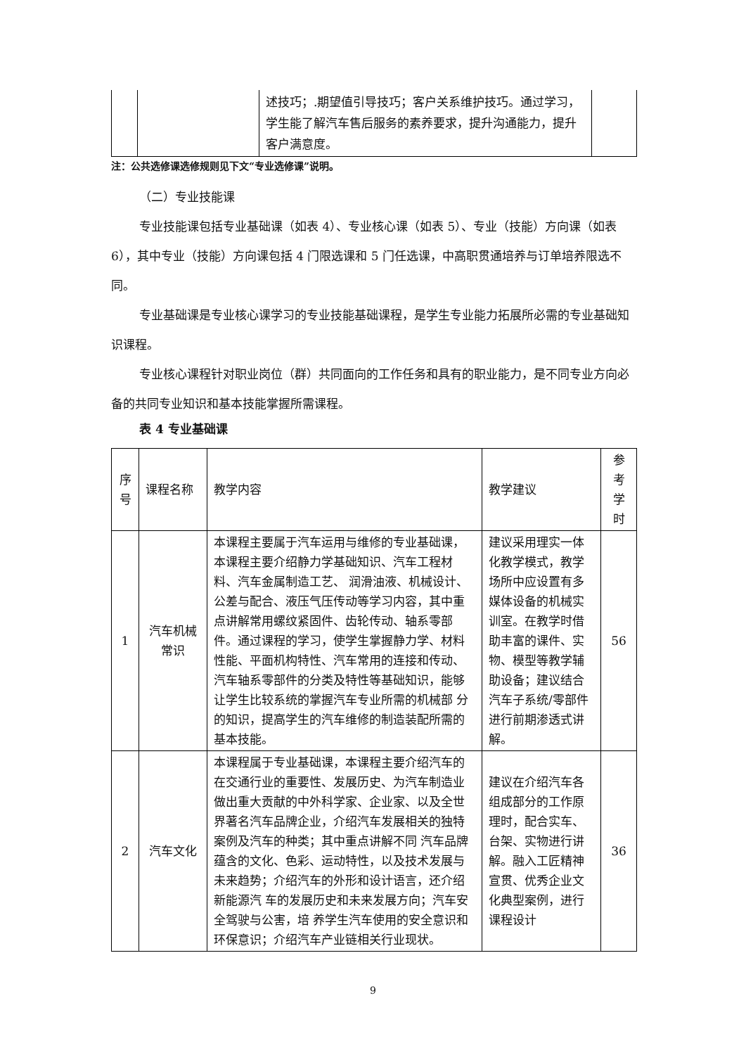| | | 述技巧；.期望值引导技巧；客户关系维护技巧。通过学习，学生能了解汽车售后服务的素养要求，提升沟通能力，提升客户满意度。 | |
注：公共选修课选修规则见下文“专业选修课”说明。
（二）专业技能课
专业技能课包括专业基础课（如表 4）、专业核心课（如表 5）、专业（技能）方向课（如表 6），其中专业（技能）方向课包括 4 门限选课和 5 门任选课，中高职贯通培养与订单培养限选不同。
专业基础课是专业核心课学习的专业技能基础课程，是学生专业能力拓展所必需的专业基础知识课程。
专业核心课程针对职业岗位（群）共同面向的工作任务和具有的职业能力，是不同专业方向必备的共同专业知识和基本技能掌握所需课程。
表 4 专业基础课
| 序号 | 课程名称 | 教学内容 | 教学建议 | 参考学时 |
| --- | --- | --- | --- | --- |
| 1 | 汽车机械常识 | 本课程主要属于汽车运用与维修的专业基础课，本课程主要介绍静力学基础知识、汽车工程材料、汽车金属制造工艺、 润滑油液、机械设计、公差与配合、液压气压传动等学习内容，其中重点讲解常用螺纹紧固件、齿轮传动、轴系零部件。通过课程的学习，使学生掌握静力学、材料性能、平面机构特性、汽车常用的连接和传动、汽车轴系零部件的分类及特性等基础知识，能够让学生比较系统的掌握汽车专业所需的机械部 分的知识，提高学生的汽车维修的制造装配所需的基本技能。 | 建议采用理实一体化教学模式，教学场所中应设置有多媒体设备的机械实训室。在教学时借助丰富的课件、实物、模型等教学辅助设备；建议结合汽车子系统/零部件进行前期渗透式讲解。 | 56 |
| 2 | 汽车文化 | 本课程属于专业基础课，本课程主要介绍汽车的在交通行业的重要性、发展历史、为汽车制造业做出重大贡献的中外科学家、企业家、以及全世界著名汽车品牌企业，介绍汽车发展相关的独特案例及汽车的种类；其中重点讲解不同 汽车品牌蕴含的文化、色彩、运动特性，以及技术发展与未来趋势；介绍汽车的外形和设计语言，还介绍新能源汽 车的发展历史和未来发展方向；汽车安全驾驶与公害，培 养学生汽车使用的安全意识和环保意识；介绍汽车产业链相关行业现状。 | 建议在介绍汽车各组成部分的工作原理时，配合实车、台架、实物进行讲解。融入工匠精神宣贯、优秀企业文化典型案例，进行课程设计 | 36 |
9